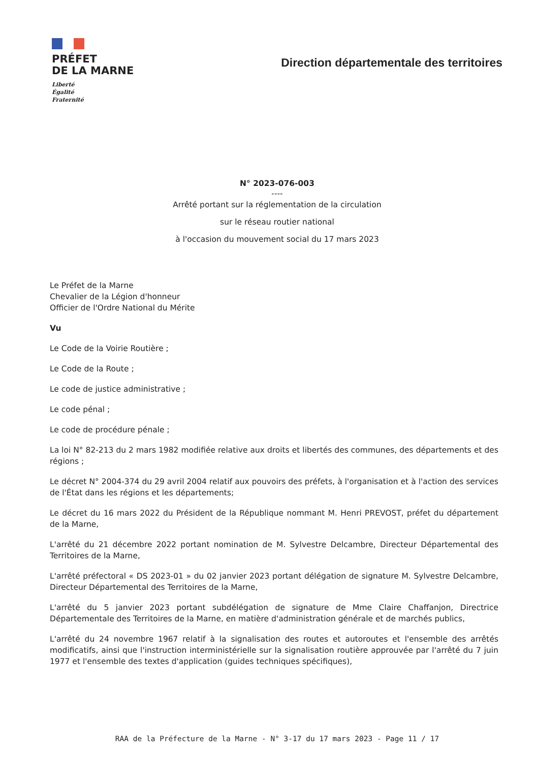PRÉFET
DE LA MARNE
Liberté
Égalité
Fraternité
Direction départementale des territoires
N° 2023-076-003
----
Arrêté portant sur la réglementation de la circulation
sur le réseau routier national
à l'occasion du mouvement social du 17 mars 2023
Le Préfet de la Marne
Chevalier de la Légion d'honneur
Officier de l'Ordre National du Mérite
Vu
Le Code de la Voirie Routière ;
Le Code de la Route ;
Le code de justice administrative ;
Le code pénal ;
Le code de procédure pénale ;
La loi N° 82-213 du 2 mars 1982 modifiée relative aux droits et libertés des communes, des départements et des régions ;
Le décret N° 2004-374 du 29 avril 2004 relatif aux pouvoirs des préfets, à l'organisation et à l'action des services de l'État dans les régions et les départements;
Le décret du 16 mars 2022 du Président de la République nommant M. Henri PREVOST, préfet du département de la Marne,
L'arrêté du 21 décembre 2022 portant nomination de M. Sylvestre Delcambre, Directeur Départemental des Territoires de la Marne,
L'arrêté préfectoral « DS 2023-01 » du 02 janvier 2023 portant délégation de signature M. Sylvestre Delcambre, Directeur Départemental des Territoires de la Marne,
L'arrêté du 5 janvier 2023 portant subdélégation de signature de Mme Claire Chaffanjon, Directrice Départementale des Territoires de la Marne, en matière d'administration générale et de marchés publics,
L'arrêté du 24 novembre 1967 relatif à la signalisation des routes et autoroutes et l'ensemble des arrêtés modificatifs, ainsi que l'instruction interministérielle sur la signalisation routière approuvée par l'arrêté du 7 juin 1977 et l'ensemble des textes d'application (guides techniques spécifiques),
RAA de la Préfecture de la Marne - N° 3-17 du 17 mars 2023 - Page 11 / 17